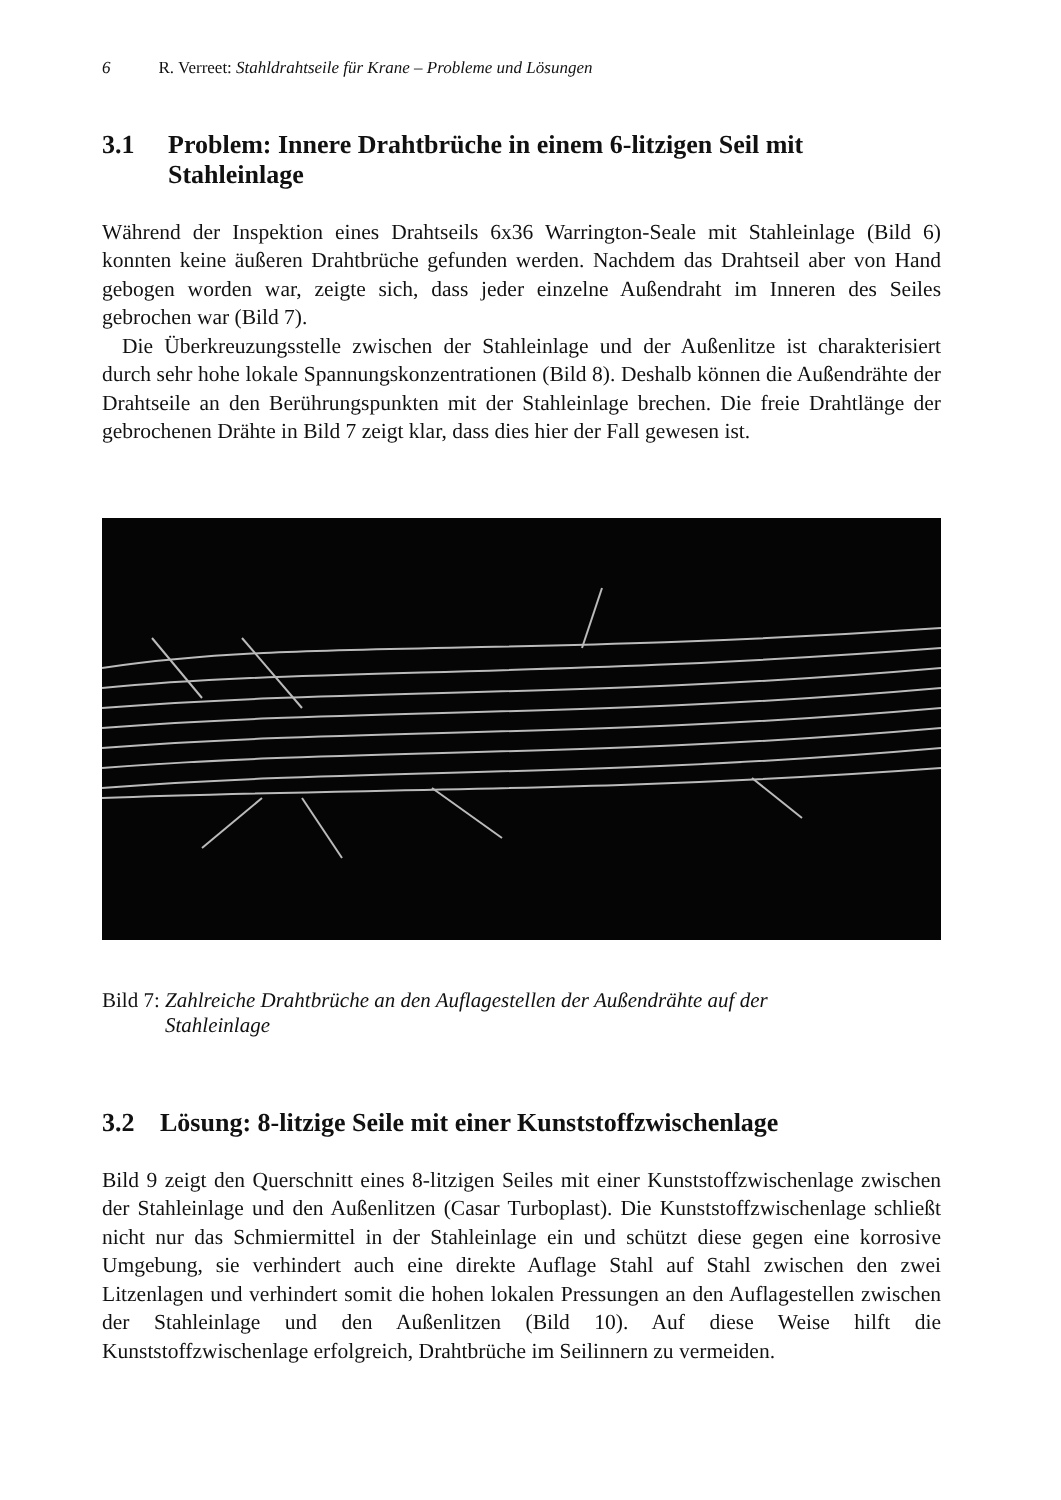6 R. Verreet: Stahldrahtseile für Krane – Probleme und Lösungen
3.1 Problem: Innere Drahtbrüche in einem 6-litzigen Seil mit Stahleinlage
Während der Inspektion eines Drahtseils 6x36 Warrington-Seale mit Stahleinlage (Bild 6) konnten keine äußeren Drahtbrüche gefunden werden. Nachdem das Drahtseil aber von Hand gebogen worden war, zeigte sich, dass jeder einzelne Außendraht im Inneren des Seiles gebrochen war (Bild 7).
Die Überkreuzungsstelle zwischen der Stahleinlage und der Außenlitze ist charakterisiert durch sehr hohe lokale Spannungskonzentrationen (Bild 8). Deshalb können die Außendrähte der Drahtseile an den Berührungspunkten mit der Stahleinlage brechen. Die freie Drahtlänge der gebrochenen Drähte in Bild 7 zeigt klar, dass dies hier der Fall gewesen ist.
Bild 7: Zahlreiche Drahtbrüche an den Auflagestellen der Außendrähte auf der
Stahleinlage
3.2 Lösung: 8-litzige Seile mit einer Kunststoffzwischenlage
Bild 9 zeigt den Querschnitt eines 8-litzigen Seiles mit einer Kunststoffzwischenlage zwischen der Stahleinlage und den Außenlitzen (Casar Turboplast). Die Kunststoffzwischenlage schließt nicht nur das Schmiermittel in der Stahleinlage ein und schützt diese gegen eine korrosive Umgebung, sie verhindert auch eine direkte Auflage Stahl auf Stahl zwischen den zwei Litzenlagen und verhindert somit die hohen lokalen Pressungen an den Auflagestellen zwischen der Stahleinlage und den Außenlitzen (Bild 10). Auf diese Weise hilft die Kunststoffzwischenlage erfolgreich, Drahtbrüche im Seilinnern zu vermeiden.